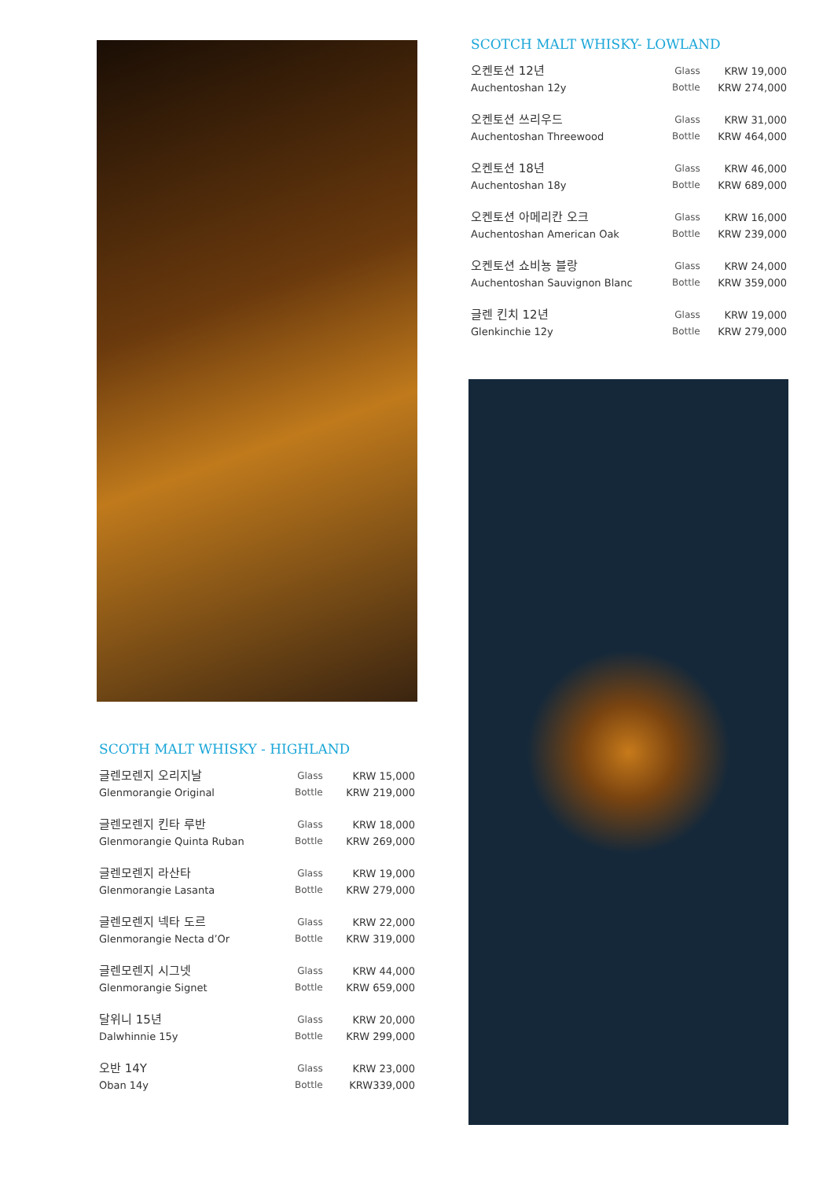SCOTH MALT WHISKY - HIGHLAND
| 글렌모렌지 오리지날 | Glass | KRW 15,000 |
| Glenmorangie Original | Bottle | KRW 219,000 |
| 글렌모렌지 킨타 루반 | Glass | KRW 18,000 |
| Glenmorangie Quinta Ruban | Bottle | KRW 269,000 |
| 글렌모렌지 라산타 | Glass | KRW 19,000 |
| Glenmorangie Lasanta | Bottle | KRW 279,000 |
| 글렌모렌지 넥타 도르 | Glass | KRW 22,000 |
| Glenmorangie Necta d’Or | Bottle | KRW 319,000 |
| 글렌모렌지 시그넷 | Glass | KRW 44,000 |
| Glenmorangie Signet | Bottle | KRW 659,000 |
| 달위니 15년 | Glass | KRW 20,000 |
| Dalwhinnie 15y | Bottle | KRW 299,000 |
| 오반 14Y | Glass | KRW 23,000 |
| Oban 14y | Bottle | KRW339,000 |
SCOTCH MALT WHISKY- LOWLAND
| 오켄토션 12년 | Glass | KRW 19,000 |
| Auchentoshan 12y | Bottle | KRW 274,000 |
| 오켄토션 쓰리우드 | Glass | KRW 31,000 |
| Auchentoshan Threewood | Bottle | KRW 464,000 |
| 오켄토션 18년 | Glass | KRW 46,000 |
| Auchentoshan 18y | Bottle | KRW 689,000 |
| 오켄토션 아메리칸 오크 | Glass | KRW 16,000 |
| Auchentoshan American Oak | Bottle | KRW 239,000 |
| 오켄토션 쇼비뇽 블랑 | Glass | KRW 24,000 |
| Auchentoshan Sauvignon Blanc | Bottle | KRW 359,000 |
| 글렌 킨치 12년 | Glass | KRW 19,000 |
| Glenkinchie 12y | Bottle | KRW 279,000 |